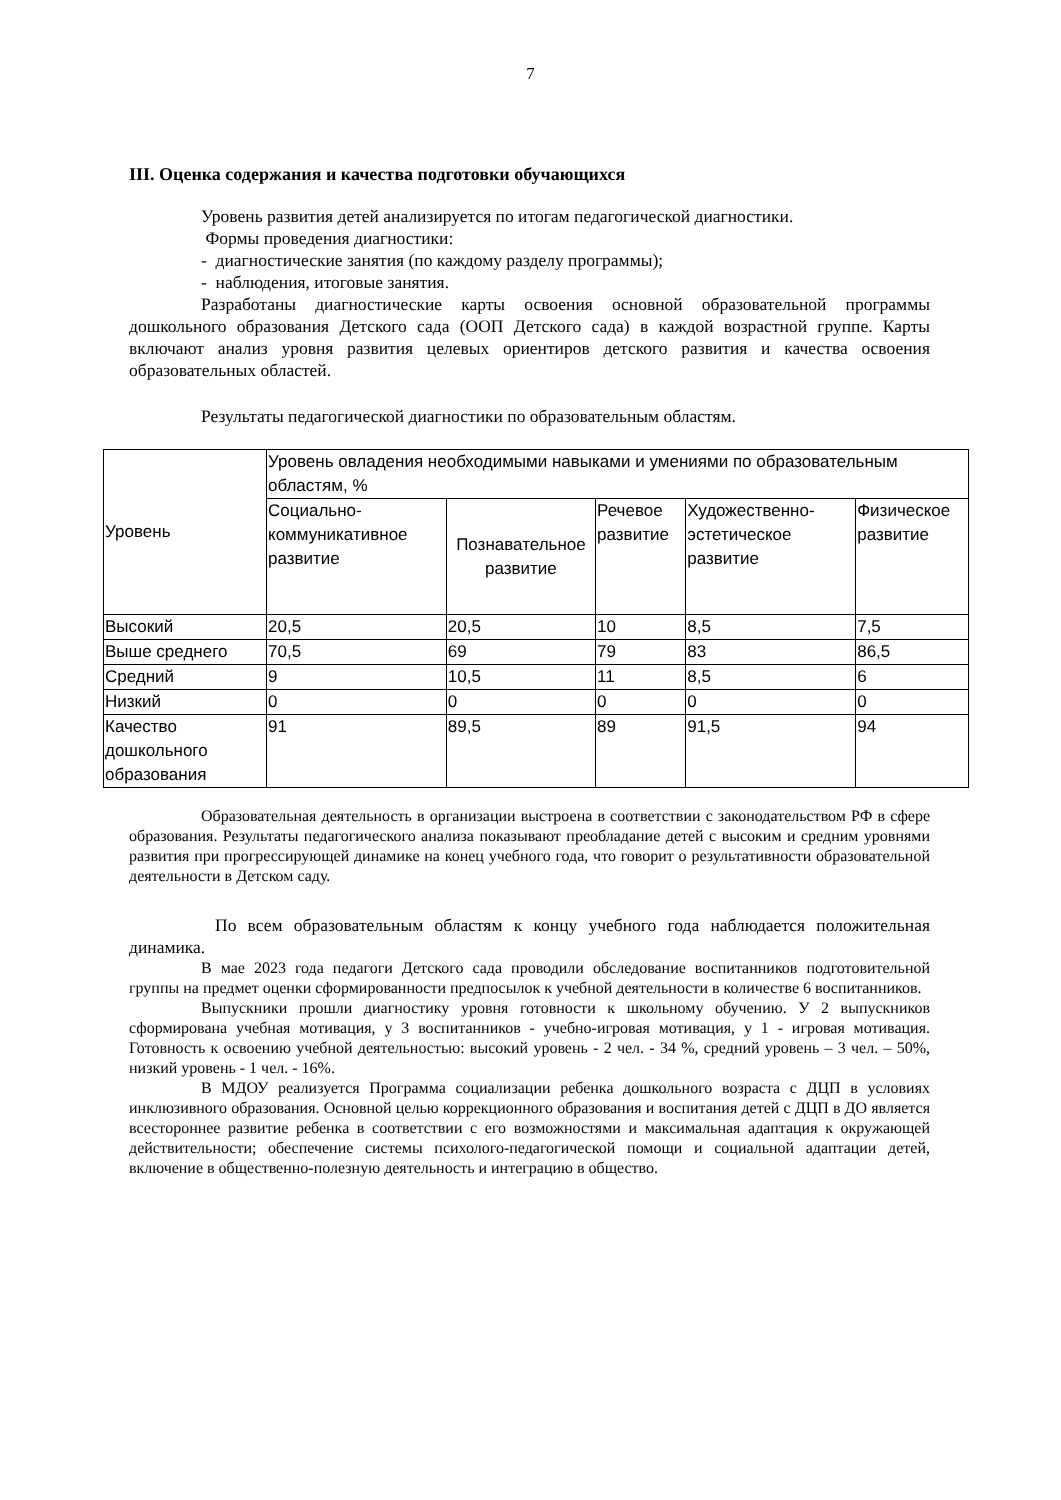7
III. Оценка содержания и качества подготовки обучающихся
Уровень развития детей анализируется по итогам педагогической диагностики.
Формы проведения диагностики:
- диагностические занятия (по каждому разделу программы);
- наблюдения, итоговые занятия.
Разработаны диагностические карты освоения основной образовательной программы дошкольного образования Детского сада (ООП Детского сада) в каждой возрастной группе. Карты включают анализ уровня развития целевых ориентиров детского развития и качества освоения образовательных областей.
Результаты педагогической диагностики по образовательным областям.
| Уровень | Уровень овладения необходимыми навыками и умениями по образовательным областям, % | | | | |
| | Социально-коммуникативное развитие | Познавательное развитие | Речевое развитие | Художественно-эстетическое развитие | Физическое развитие |
| Высокий | 20,5 | 20,5 | 10 | 8,5 | 7,5 |
| Выше среднего | 70,5 | 69 | 79 | 83 | 86,5 |
| Средний | 9 | 10,5 | 11 | 8,5 | 6 |
| Низкий | 0 | 0 | 0 | 0 | 0 |
| Качество дошкольного образования | 91 | 89,5 | 89 | 91,5 | 94 |
Образовательная деятельность в организации выстроена в соответствии с законодательством РФ в сфере образования. Результаты педагогического анализа показывают преобладание детей с высоким и средним уровнями развития при прогрессирующей динамике на конец учебного года, что говорит о результативности образовательной деятельности в Детском саду.
По всем образовательным областям к концу учебного года наблюдается положительная динамика.
В мае 2023 года педагоги Детского сада проводили обследование воспитанников подготовительной группы на предмет оценки сформированности предпосылок к учебной деятельности в количестве 6 воспитанников.
Выпускники прошли диагностику уровня готовности к школьному обучению. У 2 выпускников сформирована учебная мотивация, у 3 воспитанников - учебно-игровая мотивация, у 1 - игровая мотивация. Готовность к освоению учебной деятельностью: высокий уровень - 2 чел. - 34 %, средний уровень – 3 чел. – 50%, низкий уровень - 1 чел. - 16%.
В МДОУ реализуется Программа социализации ребенка дошкольного возраста с ДЦП в условиях инклюзивного образования. Основной целью коррекционного образования и воспитания детей с ДЦП в ДО является всестороннее развитие ребенка в соответствии с его возможностями и максимальная адаптация к окружающей действительности; обеспечение системы психолого-педагогической помощи и социальной адаптации детей, включение в общественно-полезную деятельность и интеграцию в общество.